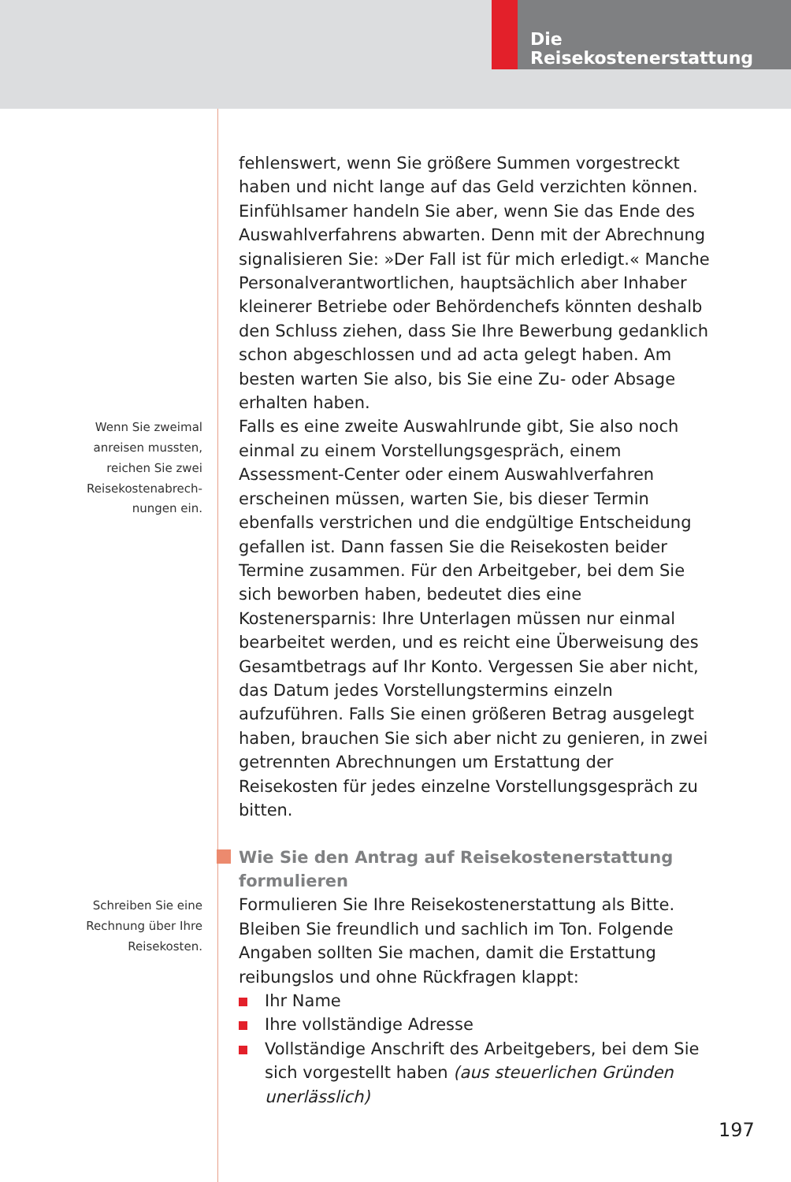Die Reisekostenerstattung
fehlenswert, wenn Sie größere Summen vorgestreckt haben und nicht lange auf das Geld verzichten können. Einfühlsamer handeln Sie aber, wenn Sie das Ende des Auswahlverfahrens abwarten. Denn mit der Abrechnung signalisieren Sie: »Der Fall ist für mich erledigt.« Manche Personalverantwortlichen, hauptsächlich aber Inhaber kleinerer Betriebe oder Behördenchefs könnten deshalb den Schluss ziehen, dass Sie Ihre Bewerbung gedanklich schon abgeschlossen und ad acta gelegt haben. Am besten warten Sie also, bis Sie eine Zu- oder Absage erhalten haben.
Wenn Sie zweimal
anreisen mussten,
reichen Sie zwei
Reisekostenabrech-
nungen ein.
Falls es eine zweite Auswahlrunde gibt, Sie also noch einmal zu einem Vorstellungsgespräch, einem Assessment-Center oder einem Auswahlverfahren erscheinen müssen, warten Sie, bis dieser Termin ebenfalls verstrichen und die endgültige Entscheidung gefallen ist. Dann fassen Sie die Reisekosten beider Termine zusammen. Für den Arbeitgeber, bei dem Sie sich beworben haben, bedeutet dies eine Kostenersparnis: Ihre Unterlagen müssen nur einmal bearbeitet werden, und es reicht eine Überweisung des Gesamtbetrags auf Ihr Konto. Vergessen Sie aber nicht, das Datum jedes Vorstellungstermins einzeln aufzuführen. Falls Sie einen größeren Betrag ausgelegt haben, brauchen Sie sich aber nicht zu genieren, in zwei getrennten Abrechnungen um Erstattung der Reisekosten für jedes einzelne Vorstellungsgespräch zu bitten.
Wie Sie den Antrag auf Reisekostenerstattung formulieren
Schreiben Sie eine
Rechnung über Ihre
Reisekosten.
Formulieren Sie Ihre Reisekostenerstattung als Bitte. Bleiben Sie freundlich und sachlich im Ton. Folgende Angaben sollten Sie machen, damit die Erstattung reibungslos und ohne Rückfragen klappt:
Ihr Name
Ihre vollständige Adresse
Vollständige Anschrift des Arbeitgebers, bei dem Sie sich vorgestellt haben (aus steuerlichen Gründen unerlässlich)
197